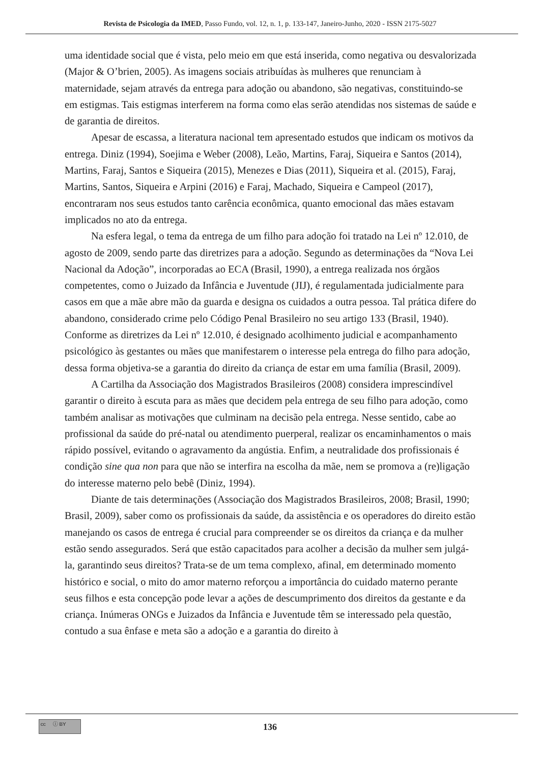Revista de Psicologia da IMED, Passo Fundo, vol. 12, n. 1, p. 133-147, Janeiro-Junho, 2020 - ISSN 2175-5027
uma identidade social que é vista, pelo meio em que está inserida, como negativa ou desvalorizada (Major & O’brien, 2005). As imagens sociais atribuídas às mulheres que renunciam à maternidade, sejam através da entrega para adoção ou abandono, são negativas, constituindo-se em estigmas. Tais estigmas interferem na forma como elas serão atendidas nos sistemas de saúde e de garantia de direitos.
Apesar de escassa, a literatura nacional tem apresentado estudos que indicam os motivos da entrega. Diniz (1994), Soejima e Weber (2008), Leão, Martins, Faraj, Siqueira e Santos (2014), Martins, Faraj, Santos e Siqueira (2015), Menezes e Dias (2011), Siqueira et al. (2015), Faraj, Martins, Santos, Siqueira e Arpini (2016) e Faraj, Machado, Siqueira e Campeol (2017), encontraram nos seus estudos tanto carência econômica, quanto emocional das mães estavam implicados no ato da entrega.
Na esfera legal, o tema da entrega de um filho para adoção foi tratado na Lei nº 12.010, de agosto de 2009, sendo parte das diretrizes para a adoção. Segundo as determinações da “Nova Lei Nacional da Adoção”, incorporadas ao ECA (Brasil, 1990), a entrega realizada nos órgãos competentes, como o Juizado da Infância e Juventude (JIJ), é regulamentada judicialmente para casos em que a mãe abre mão da guarda e designa os cuidados a outra pessoa. Tal prática difere do abandono, considerado crime pelo Código Penal Brasileiro no seu artigo 133 (Brasil, 1940). Conforme as diretrizes da Lei nº 12.010, é designado acolhimento judicial e acompanhamento psicológico às gestantes ou mães que manifestarem o interesse pela entrega do filho para adoção, dessa forma objetiva-se a garantia do direito da criança de estar em uma família (Brasil, 2009).
A Cartilha da Associação dos Magistrados Brasileiros (2008) considera imprescindível garantir o direito à escuta para as mães que decidem pela entrega de seu filho para adoção, como também analisar as motivações que culminam na decisão pela entrega. Nesse sentido, cabe ao profissional da saúde do pré-natal ou atendimento puerperal, realizar os encaminhamentos o mais rápido possível, evitando o agravamento da angústia. Enfim, a neutralidade dos profissionais é condição sine qua non para que não se interfira na escolha da mãe, nem se promova a (re)ligação do interesse materno pelo bebê (Diniz, 1994).
Diante de tais determinações (Associação dos Magistrados Brasileiros, 2008; Brasil, 1990; Brasil, 2009), saber como os profissionais da saúde, da assistência e os operadores do direito estão manejando os casos de entrega é crucial para compreender se os direitos da criança e da mulher estão sendo assegurados. Será que estão capacitados para acolher a decisão da mulher sem julgá-la, garantindo seus direitos? Trata-se de um tema complexo, afinal, em determinado momento histórico e social, o mito do amor materno reforçou a importância do cuidado materno perante seus filhos e esta concepção pode levar a ações de descumprimento dos direitos da gestante e da criança. Inúmeras ONGs e Juizados da Infância e Juventude têm se interessado pela questão, contudo a sua ênfase e meta são a adoção e a garantia do direito à
cc ⓘ BY
136